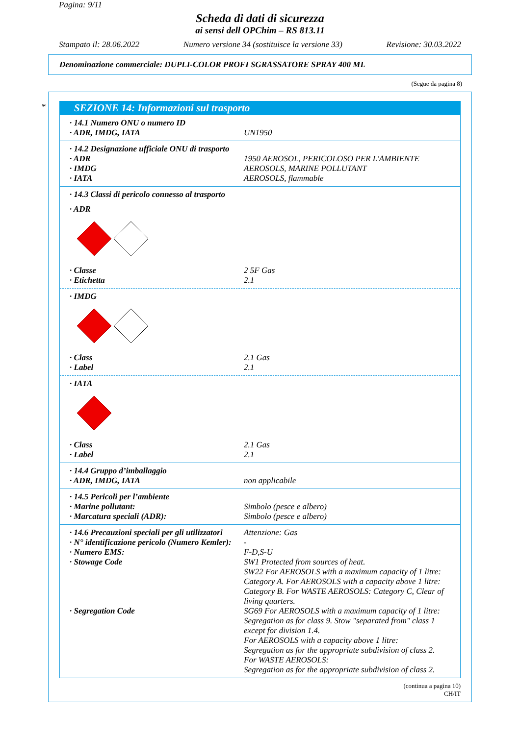Pagina: 9/11
Scheda di dati di sicurezza
ai sensi dell OPChim – RS 813.11
Stampato il: 28.06.2022 Numero versione 34 (sostituisce la versione 33) Revisione: 30.03.2022
Denominazione commerciale: DUPLI-COLOR PROFI SGRASSATORE SPRAY 400 ML
(Segue da pagina 8)
*
SEZIONE 14: Informazioni sul trasporto
· 14.1 Numero ONU o numero ID
· ADR, IMDG, IATA UN1950
· 14.2 Designazione ufficiale ONU di trasporto
· ADR 1950 AEROSOL, PERICOLOSO PER L'AMBIENTE
· IMDG AEROSOLS, MARINE POLLUTANT
· IATA AEROSOLS, flammable
· 14.3 Classi di pericolo connesso al trasporto
· ADR
· Classe 2 5F Gas
· Etichetta 2.1
· IMDG
· Class 2.1 Gas
· Label 2.1
· IATA
· Class 2.1 Gas
· Label 2.1
· 14.4 Gruppo d’imballaggio
· ADR, IMDG, IATA non applicabile
· 14.5 Pericoli per l’ambiente
· Marine pollutant: Simbolo (pesce e albero)
· Marcatura speciali (ADR): Simbolo (pesce e albero)
· 14.6 Precauzioni speciali per gli utilizzatori Attenzione: Gas
· N° identificazione pericolo (Numero Kemler): -
· Numero EMS: F-D,S-U
· Stowage Code SW1 Protected from sources of heat.
SW22 For AEROSOLS with a maximum capacity of 1 litre: Category A. For AEROSOLS with a capacity above 1 litre: Category B. For WASTE AEROSOLS: Category C, Clear of living quarters.
· Segregation Code SG69 For AEROSOLS with a maximum capacity of 1 litre: Segregation as for class 9. Stow "separated from" class 1 except for division 1.4.
For AEROSOLS with a capacity above 1 litre:
Segregation as for the appropriate subdivision of class 2.
For WASTE AEROSOLS:
Segregation as for the appropriate subdivision of class 2.
(continua a pagina 10)
CH/IT